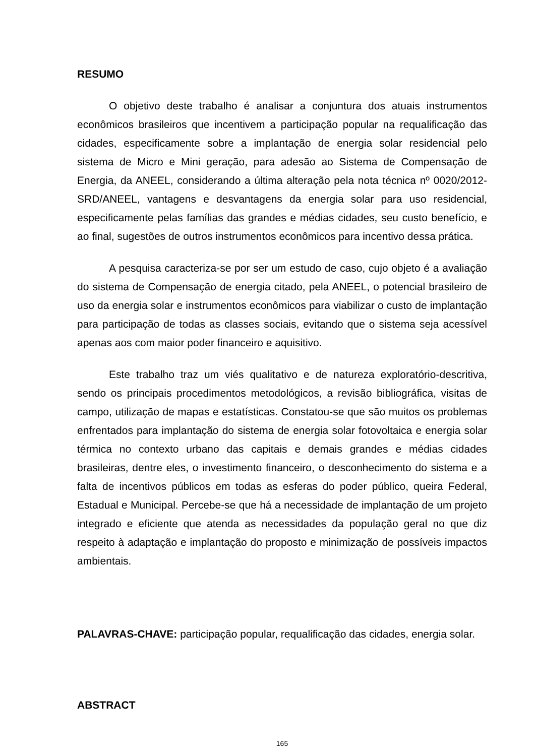RESUMO
O objetivo deste trabalho é analisar a conjuntura dos atuais instrumentos econômicos brasileiros que incentivem a participação popular na requalificação das cidades, especificamente sobre a implantação de energia solar residencial pelo sistema de Micro e Mini geração, para adesão ao Sistema de Compensação de Energia, da ANEEL, considerando a última alteração pela nota técnica nº 0020/2012-SRD/ANEEL, vantagens e desvantagens da energia solar para uso residencial, especificamente pelas famílias das grandes e médias cidades, seu custo benefício, e ao final, sugestões de outros instrumentos econômicos para incentivo dessa prática.
A pesquisa caracteriza-se por ser um estudo de caso, cujo objeto é a avaliação do sistema de Compensação de energia citado, pela ANEEL, o potencial brasileiro de uso da energia solar e instrumentos econômicos para viabilizar o custo de implantação para participação de todas as classes sociais, evitando que o sistema seja acessível apenas aos com maior poder financeiro e aquisitivo.
Este trabalho traz um viés qualitativo e de natureza exploratório-descritiva, sendo os principais procedimentos metodológicos, a revisão bibliográfica, visitas de campo, utilização de mapas e estatísticas. Constatou-se que são muitos os problemas enfrentados para implantação do sistema de energia solar fotovoltaica e energia solar térmica no contexto urbano das capitais e demais grandes e médias cidades brasileiras, dentre eles, o investimento financeiro, o desconhecimento do sistema e a falta de incentivos públicos em todas as esferas do poder público, queira Federal, Estadual e Municipal. Percebe-se que há a necessidade de implantação de um projeto integrado e eficiente que atenda as necessidades da população geral no que diz respeito à adaptação e implantação do proposto e minimização de possíveis impactos ambientais.
PALAVRAS-CHAVE: participação popular, requalificação das cidades, energia solar.
ABSTRACT
165